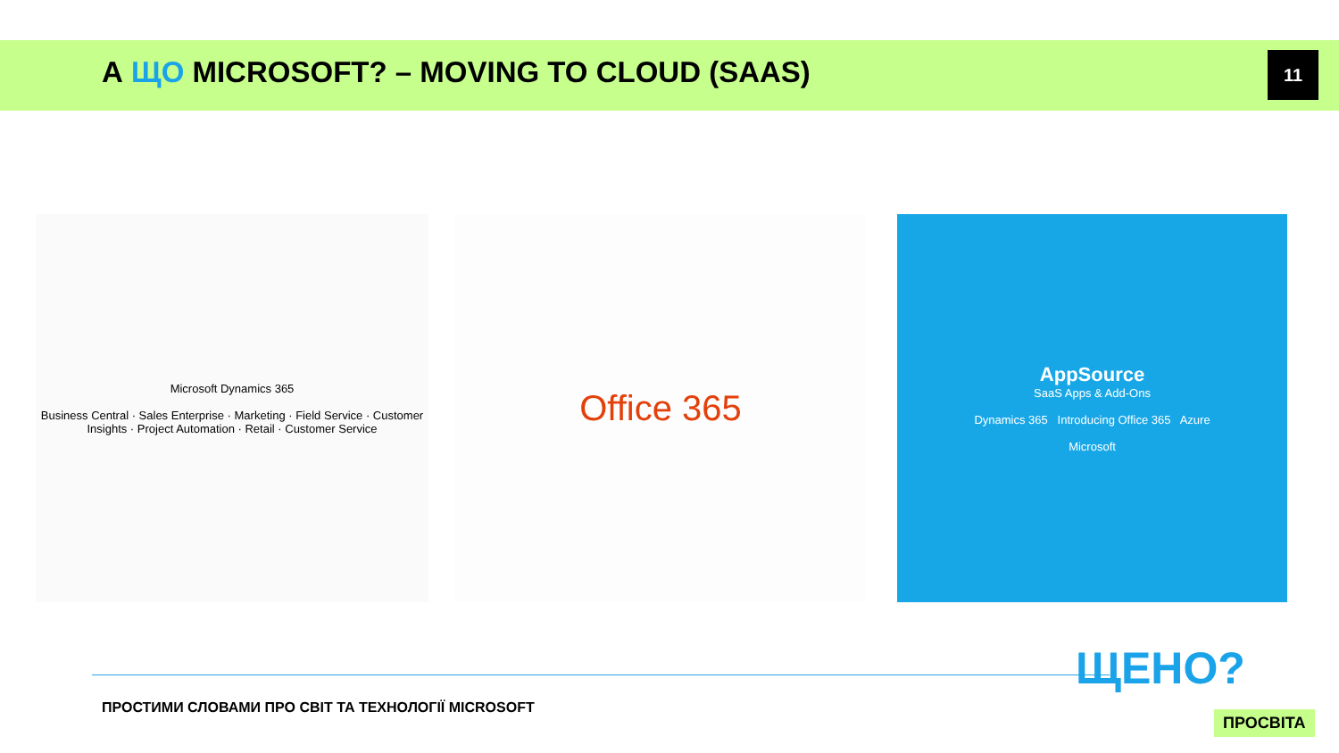А ЩО MICROSOFT? – MOVING TO CLOUD (SAAS)
11
Microsoft Dynamics 365
Business Central · Sales Enterprise · Marketing · Field Service · Customer Insights · Project Automation · Retail · Customer Service
Office 365
AppSource
SaaS Apps & Add-Ons
Dynamics 365 Introducing Office 365 Azure
Microsoft
ПРОСТИМИ СЛОВАМИ ПРО СВІТ ТА ТЕХНОЛОГІЇ MICROSOFT
ЩЕНО?
ПРОСВІТА